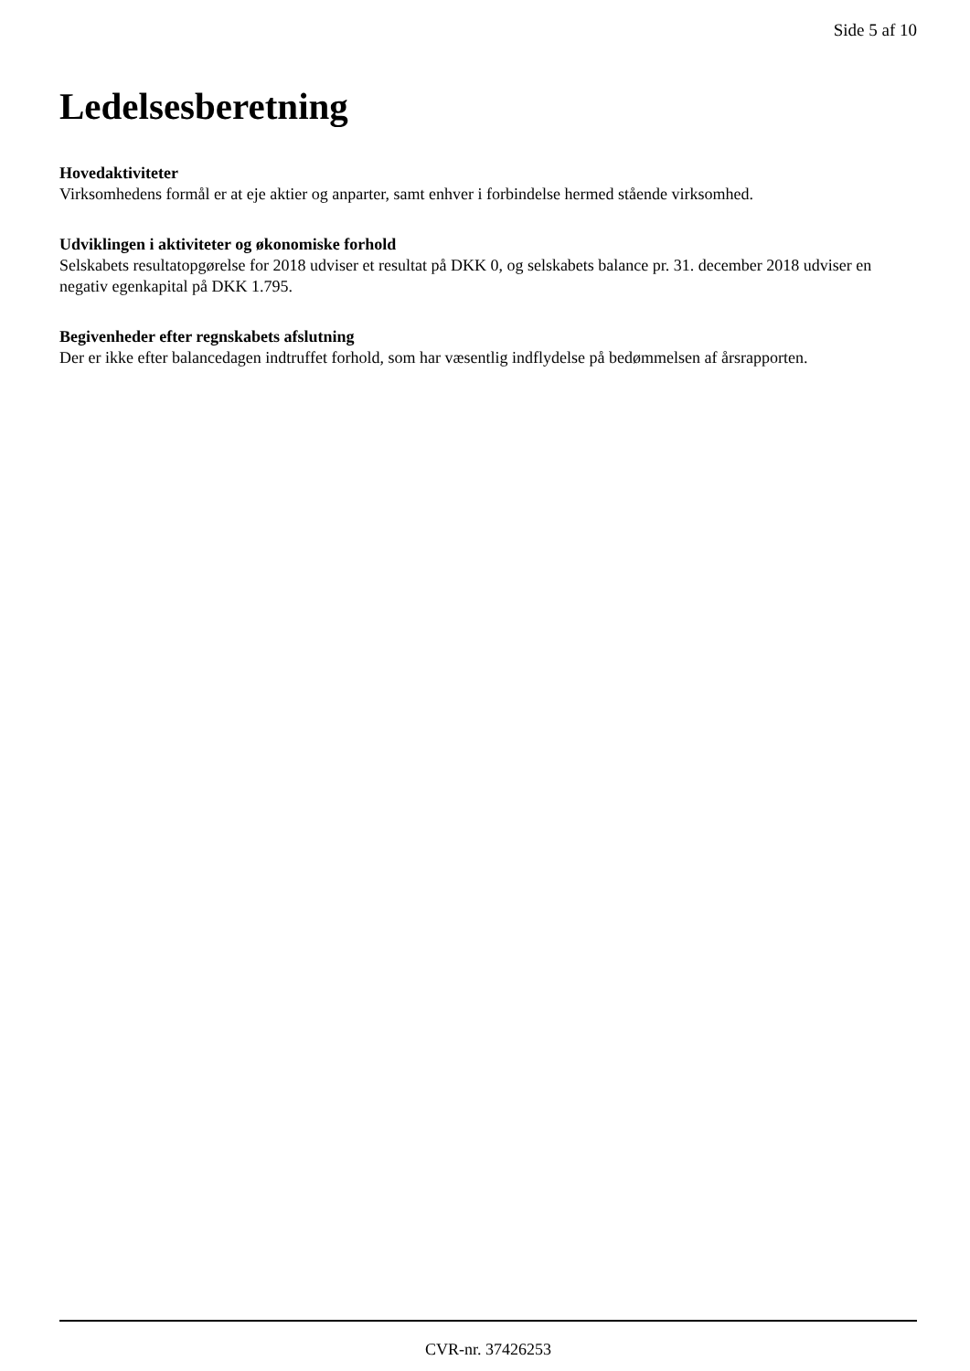Side 5 af 10
Ledelsesberetning
Hovedaktiviteter
Virksomhedens formål er at eje aktier og anparter, samt enhver i forbindelse hermed stående virksomhed.
Udviklingen i aktiviteter og økonomiske forhold
Selskabets resultatopgørelse for 2018 udviser et resultat på DKK 0, og selskabets balance pr. 31. december 2018 udviser en negativ egenkapital på DKK 1.795.
Begivenheder efter regnskabets afslutning
Der er ikke efter balancedagen indtruffet forhold, som har væsentlig indflydelse på bedømmelsen af årsrapporten.
CVR-nr. 37426253